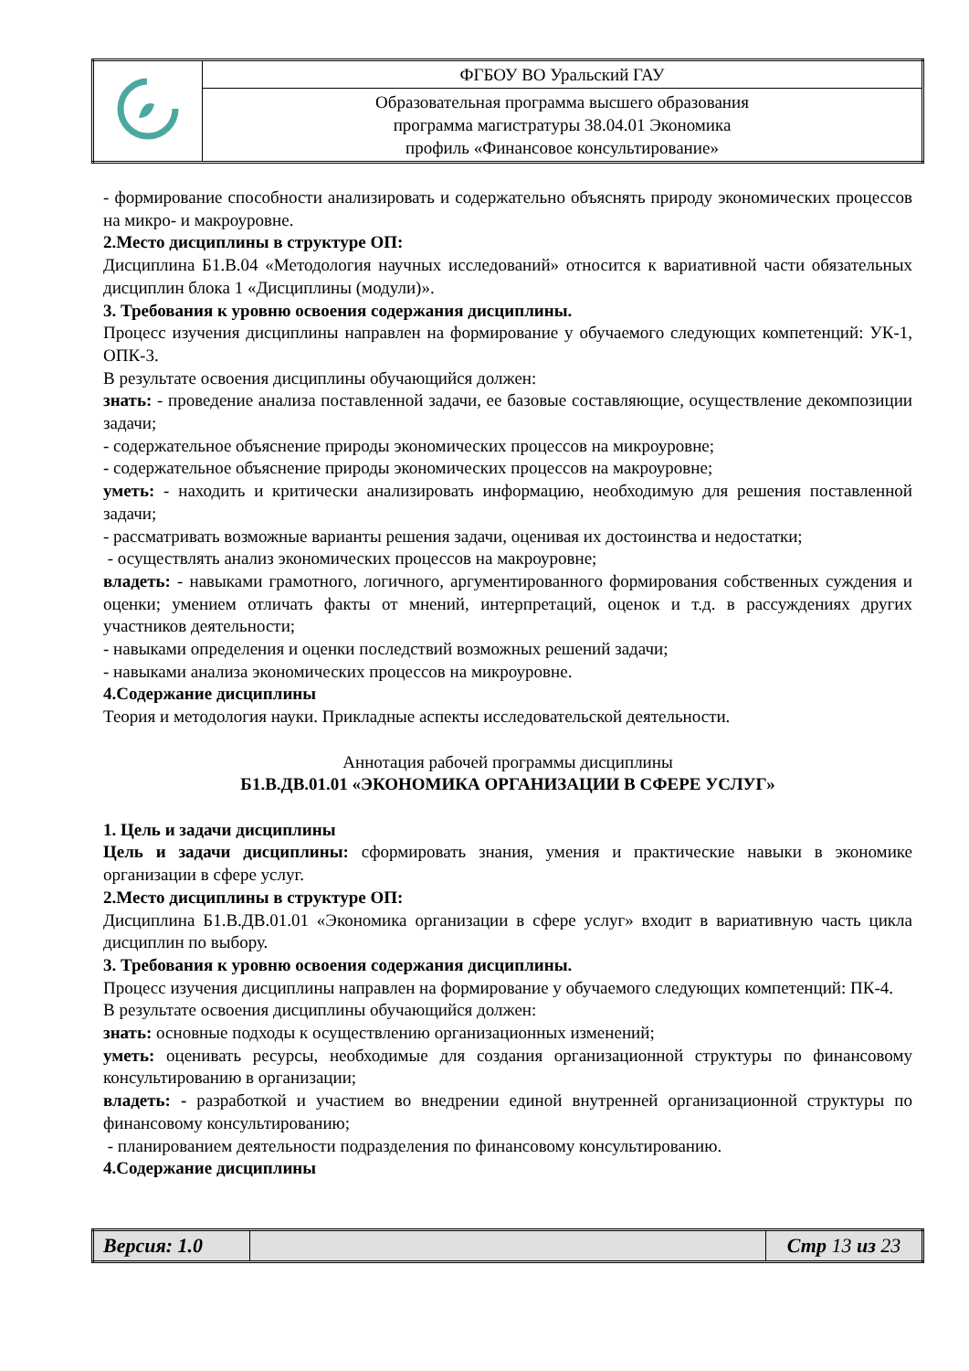| | ФГБОУ ВО Уральский ГАУ |
| | Образовательная программа высшего образования программа магистратуры 38.04.01 Экономика профиль «Финансовое консультирование» |
- формирование способности анализировать и содержательно объяснять природу экономических процессов на микро- и макроуровне.
2.Место дисциплины в структуре ОП:
Дисциплина Б1.В.04 «Методология научных исследований» относится к вариативной части обязательных дисциплин блока 1 «Дисциплины (модули)».
3. Требования к уровню освоения содержания дисциплины.
Процесс изучения дисциплины направлен на формирование у обучаемого следующих компетенций: УК-1, ОПК-3.
В результате освоения дисциплины обучающийся должен:
знать: - проведение анализа поставленной задачи, ее базовые составляющие, осуществление декомпозиции задачи;
- содержательное объяснение природы экономических процессов на микроуровне;
- содержательное объяснение природы экономических процессов на макроуровне;
уметь: - находить и критически анализировать информацию, необходимую для решения поставленной задачи;
- рассматривать возможные варианты решения задачи, оценивая их достоинства и недостатки;
- осуществлять анализ экономических процессов на макроуровне;
владеть: - навыками грамотного, логичного, аргументированного формирования собственных суждения и оценки; умением отличать факты от мнений, интерпретаций, оценок и т.д. в рассуждениях других участников деятельности;
- навыками определения и оценки последствий возможных решений задачи;
- навыками анализа экономических процессов на микроуровне.
4.Содержание дисциплины
Теория и методология науки. Прикладные аспекты исследовательской деятельности.
Аннотация рабочей программы дисциплины
Б1.В.ДВ.01.01 «ЭКОНОМИКА ОРГАНИЗАЦИИ В СФЕРЕ УСЛУГ»
1. Цель и задачи дисциплины
Цель и задачи дисциплины: сформировать знания, умения и практические навыки в экономике организации в сфере услуг.
2.Место дисциплины в структуре ОП:
Дисциплина Б1.В.ДВ.01.01 «Экономика организации в сфере услуг» входит в вариативную часть цикла дисциплин по выбору.
3. Требования к уровню освоения содержания дисциплины.
Процесс изучения дисциплины направлен на формирование у обучаемого следующих компетенций: ПК-4.
В результате освоения дисциплины обучающийся должен:
знать: основные подходы к осуществлению организационных изменений;
уметь: оценивать ресурсы, необходимые для создания организационной структуры по финансовому консультированию в организации;
владеть: - разработкой и участием во внедрении единой внутренней организационной структуры по финансовому консультированию;
- планированием деятельности подразделения по финансовому консультированию.
4.Содержание дисциплины
| Версия: 1.0 | | Стр 13 из 23 |